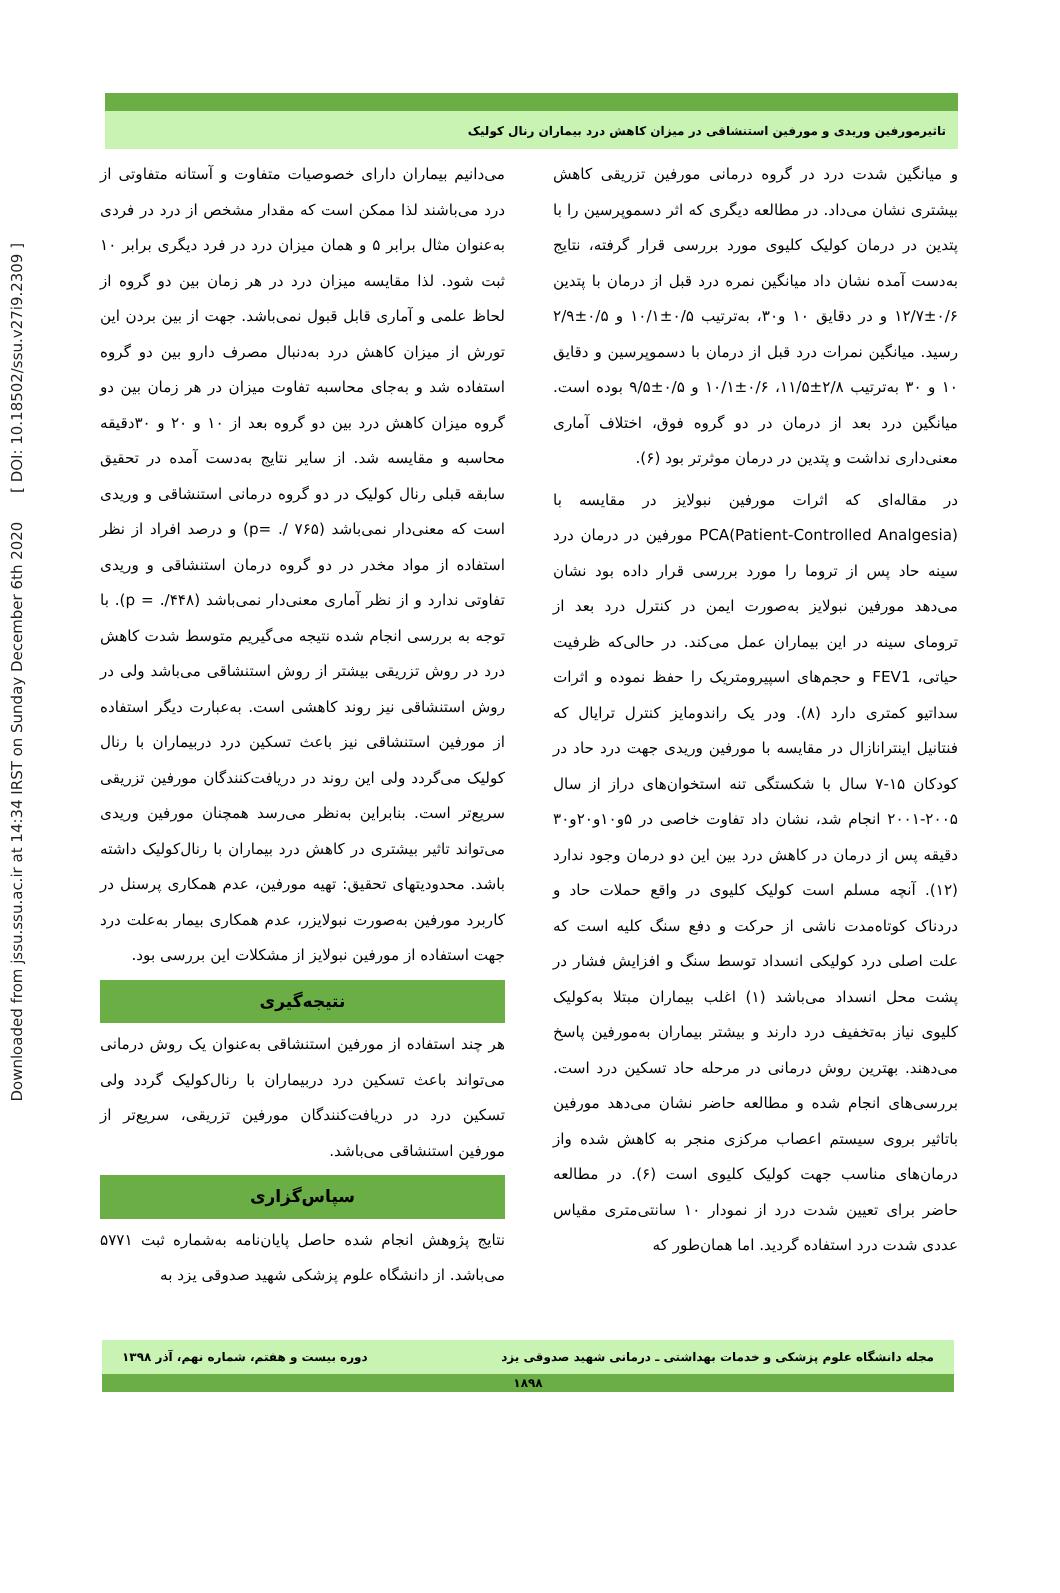Downloaded from jssu.ssu.ac.ir at 14:34 IRST on Sunday December 6th 2020 [ DOI: 10.18502/ssu.v27i9.2309 ]
تاثیرمورفین وریدی و مورفین استنشاقی در میزان کاهش درد بیماران رنال کولیک
و میانگین شدت درد در گروه درمانی مورفین تزریقی کاهش بیشتری نشان می‌داد. در مطالعه دیگری که اثر دسموپرسین را با پتدین در درمان کولیک کلیوی مورد بررسی قرار گرفته، نتایج به‌دست آمده نشان داد میانگین نمره درد قبل از درمان با پتدین ۰/۶±۱۲/۷ و در دقایق ۱۰ و۳۰، به‌ترتیب ۰/۵±۱۰/۱ و ۰/۵±۲/۹ رسید. میانگین نمرات درد قبل از درمان با دسموپرسین و دقایق ۱۰ و ۳۰ به‌ترتیب ۲/۸±۱۱/۵، ۰/۶±۱۰/۱ و ۰/۵±۹/۵ بوده است. میانگین درد بعد از درمان در دو گروه فوق، اختلاف آماری معنی‌داری نداشت و پتدین در درمان موثرتر بود (۶).
در مقاله‌ای که اثرات مورفین نبولایز در مقایسه با PCA(Patient-Controlled Analgesia) مورفین در درمان درد سینه حاد پس از تروما را مورد بررسی قرار داده بود نشان می‌دهد مورفین نبولایز به‌صورت ایمن در کنترل درد بعد از ترومای سینه در این بیماران عمل می‌کند. در حالی‌که ظرفیت حیاتی، FEV1 و حجم‌های اسپیرومتریک را حفظ نموده و اثرات سداتیو کمتری دارد (۸). ودر یک راندومایز کنترل ترایال که فنتانیل اینترانازال در مقایسه با مورفین وریدی جهت درد حاد در کودکان ۱۵-۷ سال با شکستگی تنه استخوان‌های دراز از سال ۲۰۰۵-۲۰۰۱ انجام شد، نشان داد تفاوت خاصی در ۵و۱۰و۲۰و۳۰ دقیقه پس از درمان در کاهش درد بین این دو درمان وجود ندارد (۱۲). آنچه مسلم است کولیک کلیوی در واقع حملات حاد و دردناک کوتاه‌مدت ناشی از حرکت و دفع سنگ کلیه است که علت اصلی درد کولیکی انسداد توسط سنگ و افزایش فشار در پشت محل انسداد می‌باشد (۱) اغلب بیماران مبتلا به‌کولیک کلیوی نیاز به‌تخفیف درد دارند و بیشتر بیماران به‌مورفین پاسخ می‌دهند. بهترین روش درمانی در مرحله حاد تسکین درد است. بررسی‌های انجام شده و مطالعه حاضر نشان می‌دهد مورفین باتاثیر بروی سیستم اعصاب مرکزی منجر به کاهش شده واز درمان‌های مناسب جهت کولیک کلیوی است (۶). در مطالعه حاضر برای تعیین شدت درد از نمودار ۱۰ سانتی‌متری مقیاس عددی شدت درد استفاده گردید. اما همان‌طور که
می‌دانیم بیماران دارای خصوصیات متفاوت و آستانه متفاوتی از درد می‌باشند لذا ممکن است که مقدار مشخص از درد در فردی به‌عنوان مثال برابر ۵ و همان میزان درد در فرد دیگری برابر ۱۰ ثبت شود. لذا مقایسه میزان درد در هر زمان بین دو گروه از لحاظ علمی و آماری قابل قبول نمی‌باشد. جهت از بین بردن این تورش از میزان کاهش درد به‌دنبال مصرف دارو بین دو گروه استفاده شد و به‌جای محاسبه تفاوت میزان در هر زمان بین دو گروه میزان کاهش درد بین دو گروه بعد از ۱۰ و ۲۰ و ۳۰دقیقه محاسبه و مقایسه شد. از سایر نتایج به‌دست آمده در تحقیق سابقه قبلی رنال کولیک در دو گروه درمانی استنشاقی و وریدی است که معنی‌دار نمی‌باشد (۷۶۵ /. =p) و درصد افراد از نظر استفاده از مواد مخدر در دو گروه درمان استنشاقی و وریدی تفاوتی ندارد و از نظر آماری معنی‌دار نمی‌باشد (۴۴۸/. = p). با توجه به بررسی انجام شده نتیجه می‌گیریم متوسط شدت کاهش درد در روش تزریقی بیشتر از روش استنشاقی می‌باشد ولی در روش استنشاقی نیز روند کاهشی است. به‌عبارت دیگر استفاده از مورفین استنشاقی نیز باعث تسکین درد دربیماران با رنال کولیک می‌گردد ولی این روند در دریافت‌کنندگان مورفین تزریقی سریع‌تر است. بنابراین به‌نظر می‌رسد همچنان مورفین وریدی می‌تواند تاثیر بیشتری در کاهش درد بیماران با رنال‌کولیک داشته باشد. محدودیتهای تحقیق: تهیه مورفین، عدم همکاری پرسنل در کاربرد مورفین به‌صورت نبولایزر، عدم همکاری بیمار به‌علت درد جهت استفاده از مورفین نبولایز از مشکلات این بررسی بود.
نتیجه‌گیری
هر چند استفاده از مورفین استنشاقی به‌عنوان یک روش درمانی می‌تواند باعث تسکین درد دربیماران با رنال‌کولیک گردد ولی تسکین درد در دریافت‌کنندگان مورفین تزریقی، سریع‌تر از مورفین استنشاقی می‌باشد.
سپاس‌گزاری
نتایج پژوهش انجام شده حاصل پایان‌نامه به‌شماره ثبت ۵۷۷۱ می‌باشد. از دانشگاه علوم پزشکی شهید صدوقی یزد به
مجله دانشگاه علوم پزشکی و خدمات بهداشتی ـ درمانی شهید صدوقی یزد دوره بیست و هفتم، شماره نهم، آذر ۱۳۹۸
۱۸۹۸